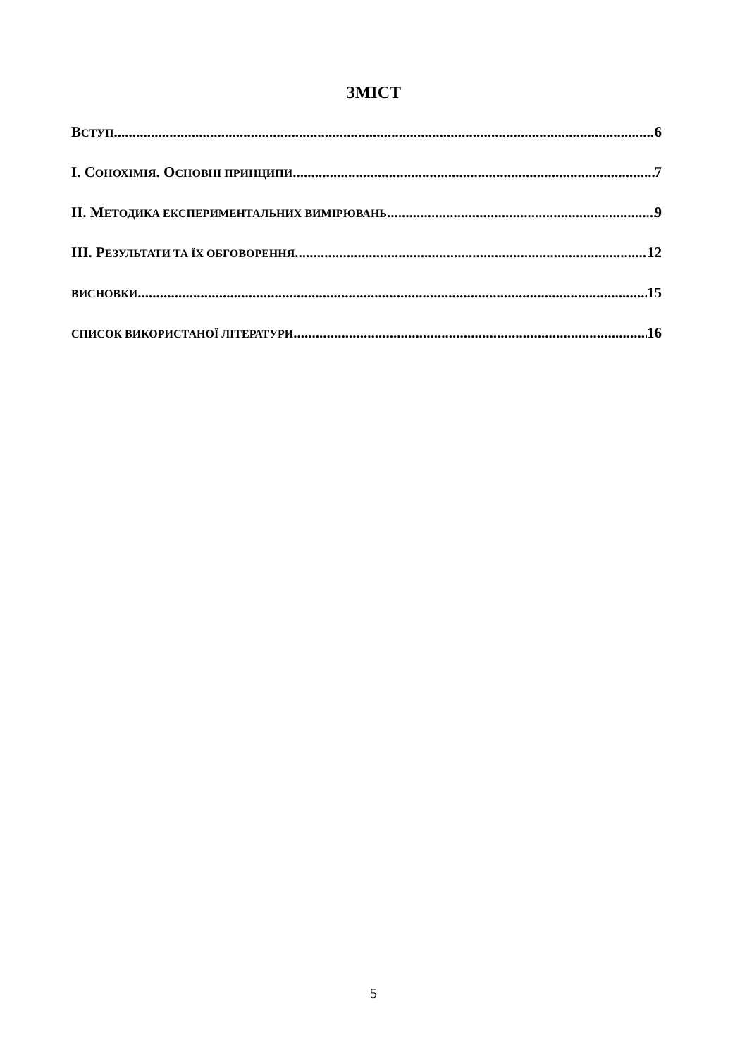ЗМІСТ
ВСТУП 6
I. СОНОХІМІЯ. ОСНОВНІ ПРИНЦИПИ 7
II. МЕТОДИКА ЕКСПЕРИМЕНТАЛЬНИХ ВИМІРЮВАНЬ 9
III. РЕЗУЛЬТАТИ ТА ЇХ ОБГОВОРЕННЯ 12
ВИСНОВКИ 15
СПИСОК ВИКОРИСТАНОЇ ЛІТЕРАТУРИ 16
5